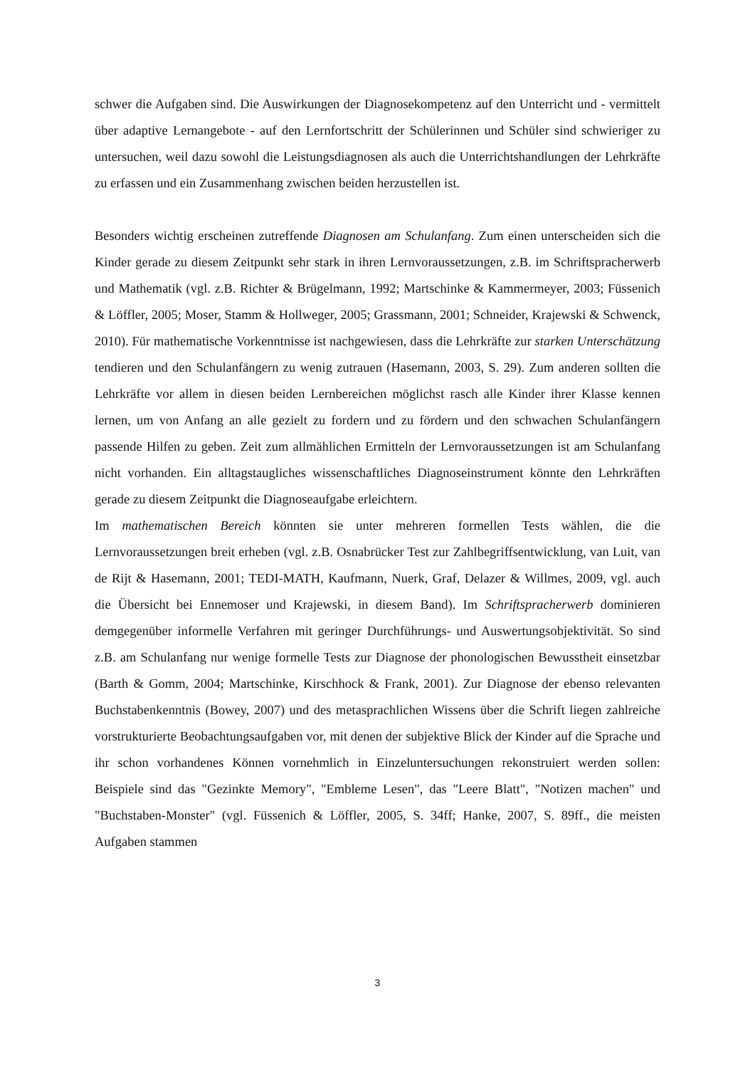schwer die Aufgaben sind. Die Auswirkungen der Diagnosekompetenz auf den Unterricht und - vermittelt über adaptive Lernangebote - auf den Lernfortschritt der Schülerinnen und Schüler sind schwieriger zu untersuchen, weil dazu sowohl die Leistungsdiagnosen als auch die Unterrichtshandlungen der Lehrkräfte zu erfassen und ein Zusammenhang zwischen beiden herzustellen ist.
Besonders wichtig erscheinen zutreffende Diagnosen am Schulanfang. Zum einen unterscheiden sich die Kinder gerade zu diesem Zeitpunkt sehr stark in ihren Lernvoraussetzungen, z.B. im Schriftspracherwerb und Mathematik (vgl. z.B. Richter & Brügelmann, 1992; Martschinke & Kammermeyer, 2003; Füssenich & Löffler, 2005; Moser, Stamm & Hollweger, 2005; Grassmann, 2001; Schneider, Krajewski & Schwenck, 2010). Für mathematische Vorkenntnisse ist nachgewiesen, dass die Lehrkräfte zur starken Unterschätzung tendieren und den Schulanfängern zu wenig zutrauen (Hasemann, 2003, S. 29). Zum anderen sollten die Lehrkräfte vor allem in diesen beiden Lernbereichen möglichst rasch alle Kinder ihrer Klasse kennen lernen, um von Anfang an alle gezielt zu fordern und zu fördern und den schwachen Schulanfängern passende Hilfen zu geben. Zeit zum allmählichen Ermitteln der Lernvoraussetzungen ist am Schulanfang nicht vorhanden. Ein alltagstaugliches wissenschaftliches Diagnoseinstrument könnte den Lehrkräften gerade zu diesem Zeitpunkt die Diagnoseaufgabe erleichtern.
Im mathematischen Bereich könnten sie unter mehreren formellen Tests wählen, die die Lernvoraussetzungen breit erheben (vgl. z.B. Osnabrücker Test zur Zahlbegriffsentwicklung, van Luit, van de Rijt & Hasemann, 2001; TEDI-MATH, Kaufmann, Nuerk, Graf, Delazer & Willmes, 2009, vgl. auch die Übersicht bei Ennemoser und Krajewski, in diesem Band). Im Schriftspracherwerb dominieren demgegenüber informelle Verfahren mit geringer Durchführungs- und Auswertungsobjektivität. So sind z.B. am Schulanfang nur wenige formelle Tests zur Diagnose der phonologischen Bewusstheit einsetzbar (Barth & Gomm, 2004; Martschinke, Kirschhock & Frank, 2001). Zur Diagnose der ebenso relevanten Buchstabenkenntnis (Bowey, 2007) und des metasprachlichen Wissens über die Schrift liegen zahlreiche vorstrukturierte Beobachtungsaufgaben vor, mit denen der subjektive Blick der Kinder auf die Sprache und ihr schon vorhandenes Können vornehmlich in Einzeluntersuchungen rekonstruiert werden sollen: Beispiele sind das "Gezinkte Memory", "Embleme Lesen", das "Leere Blatt", "Notizen machen" und "Buchstaben-Monster" (vgl. Füssenich & Löffler, 2005, S. 34ff; Hanke, 2007, S. 89ff., die meisten Aufgaben stammen
3